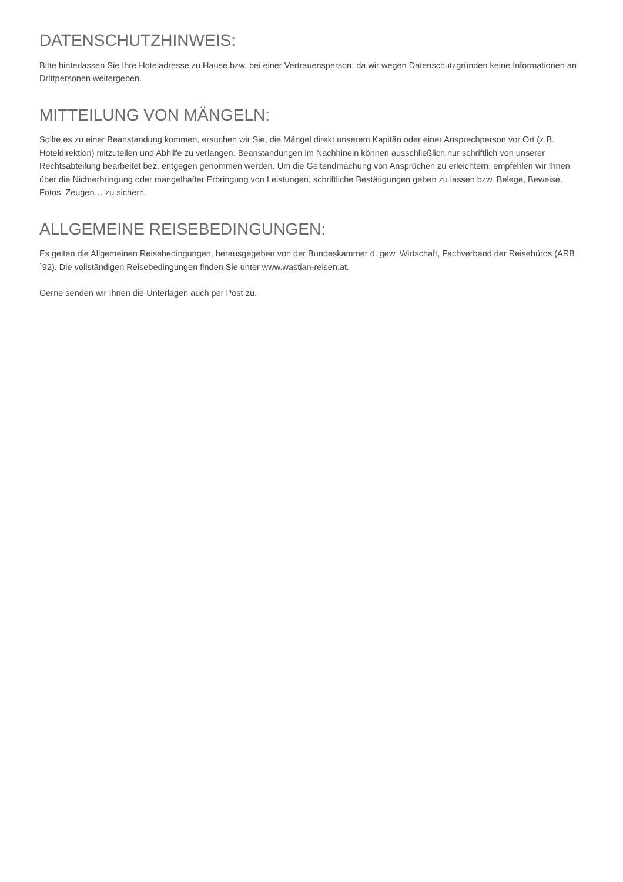DATENSCHUTZHINWEIS:
Bitte hinterlassen Sie Ihre Hoteladresse zu Hause bzw. bei einer Vertrauensperson, da wir wegen Datenschutzgründen keine Informationen an Drittpersonen weitergeben.
MITTEILUNG VON MÄNGELN:
Sollte es zu einer Beanstandung kommen, ersuchen wir Sie, die Mängel direkt unserem Kapitän oder einer Ansprechperson vor Ort (z.B. Hoteldirektion) mitzuteilen und Abhilfe zu verlangen. Beanstandungen im Nachhinein können ausschließlich nur schriftlich von unserer Rechtsabteilung bearbeitet bez. entgegen genommen werden. Um die Geltendmachung von Ansprüchen zu erleichtern, empfehlen wir Ihnen über die Nichterbringung oder mangelhafter Erbringung von Leistungen, schriftliche Bestätigungen geben zu lassen bzw. Belege, Beweise, Fotos, Zeugen… zu sichern.
ALLGEMEINE REISEBEDINGUNGEN:
Es gelten die Allgemeinen Reisebedingungen, herausgegeben von der Bundeskammer d. gew. Wirtschaft, Fachverband der Reisebüros (ARB `92). Die vollständigen Reisebedingungen finden Sie unter www.wastian-reisen.at.
Gerne senden wir Ihnen die Unterlagen auch per Post zu.